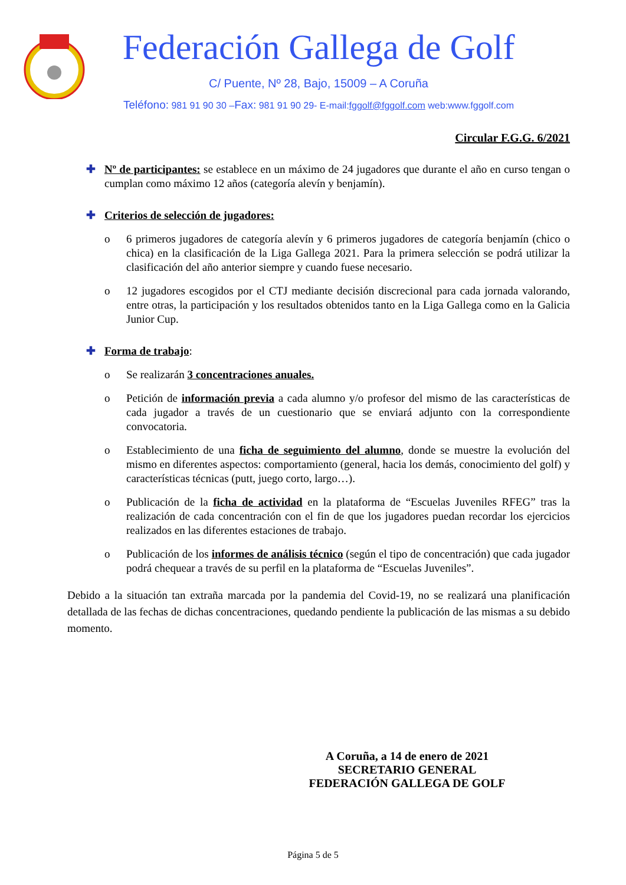Federación Gallega de Golf
C/ Puente, Nº 28, Bajo, 15009 – A Coruña
Teléfono: 981 91 90 30 –Fax: 981 91 90 29- E-mail:fggolf@fggolf.com web:www.fggolf.com
Circular F.G.G. 6/2021
✚ Nº de participantes: se establece en un máximo de 24 jugadores que durante el año en curso tengan o cumplan como máximo 12 años (categoría alevín y benjamín).
✚ Criterios de selección de jugadores:
o 6 primeros jugadores de categoría alevín y 6 primeros jugadores de categoría benjamín (chico o chica) en la clasificación de la Liga Gallega 2021. Para la primera selección se podrá utilizar la clasificación del año anterior siempre y cuando fuese necesario.
o 12 jugadores escogidos por el CTJ mediante decisión discrecional para cada jornada valorando, entre otras, la participación y los resultados obtenidos tanto en la Liga Gallega como en la Galicia Junior Cup.
✚ Forma de trabajo:
o Se realizarán 3 concentraciones anuales.
o Petición de información previa a cada alumno y/o profesor del mismo de las características de cada jugador a través de un cuestionario que se enviará adjunto con la correspondiente convocatoria.
o Establecimiento de una ficha de seguimiento del alumno, donde se muestre la evolución del mismo en diferentes aspectos: comportamiento (general, hacia los demás, conocimiento del golf) y características técnicas (putt, juego corto, largo…).
o Publicación de la ficha de actividad en la plataforma de “Escuelas Juveniles RFEG” tras la realización de cada concentración con el fin de que los jugadores puedan recordar los ejercicios realizados en las diferentes estaciones de trabajo.
o Publicación de los informes de análisis técnico (según el tipo de concentración) que cada jugador podrá chequear a través de su perfil en la plataforma de “Escuelas Juveniles”.
Debido a la situación tan extraña marcada por la pandemia del Covid-19, no se realizará una planificación detallada de las fechas de dichas concentraciones, quedando pendiente la publicación de las mismas a su debido momento.
A Coruña, a 14 de enero de 2021
SECRETARIO GENERAL
FEDERACIÓN GALLEGA DE GOLF
Página 5 de 5